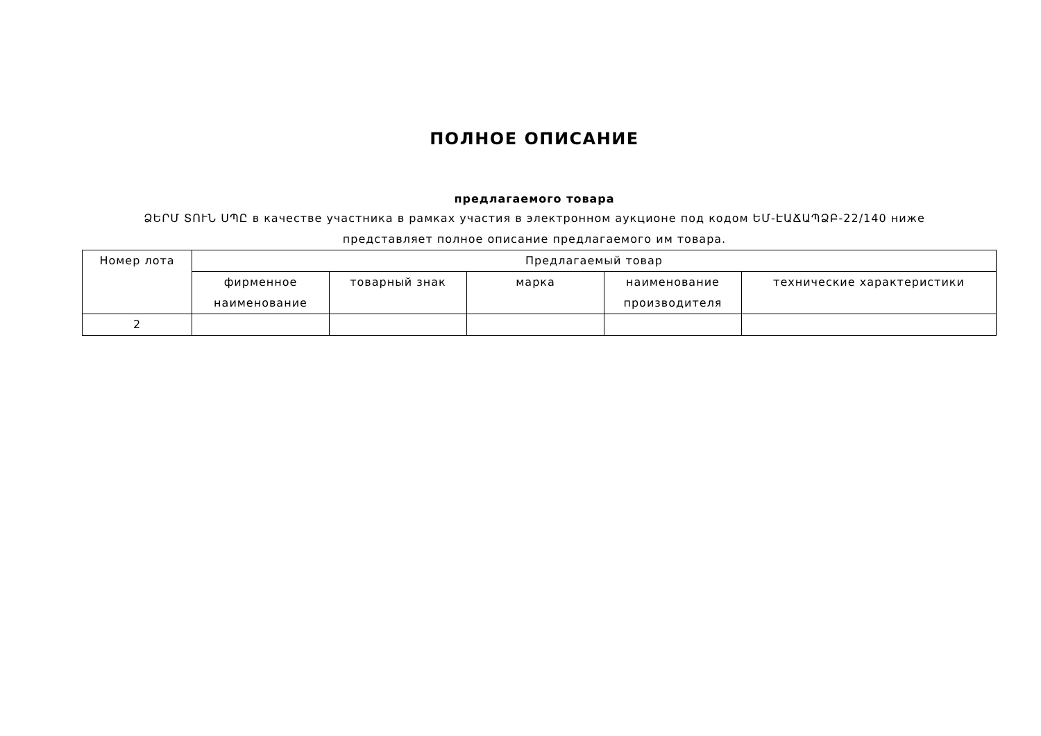ПОЛНОЕ ОПИСАНИЕ
предлагаемого товара
ՁԵՐՄ ՏՈՒՆ ՍՊԸ в качестве участника в рамках участия в электронном аукционе под кодом ԵՄ-ԷԱՃԱՊՁԲ-22/140 ниже представляет полное описание предлагаемого им товара.
| Номер лота | Предлагаемый товар | | | | |
| --- | --- | --- | --- | --- | --- |
| | фирменное наименование | товарный знак | марка | наименование производителя | технические характеристики |
| 2 | | | | | |